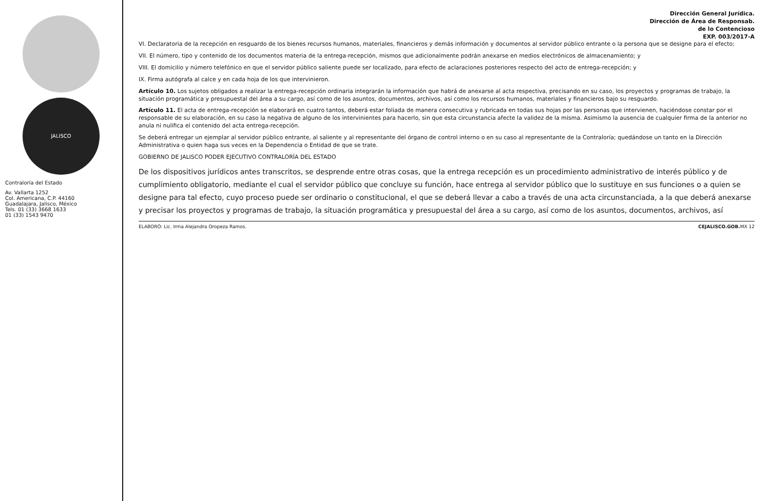JALISCO
Contraloría del Estado
Av. Vallarta 1252
Col. Americana, C.P. 44160
Guadalajara, Jalisco, México
Tels. 01 (33) 3668 1633
01 (33) 1543 9470
Dirección General Jurídica.
Dirección de Área de Responsab.
de lo Contencioso
EXP. 003/2017-A
VI. Declaratoria de la recepción en resguardo de los bienes recursos humanos, materiales, financieros y demás información y documentos al servidor público entrante o la persona que se designe para el efecto;
VII. El número, tipo y contenido de los documentos materia de la entrega-recepción, mismos que adicionalmente podrán anexarse en medios electrónicos de almacenamiento; y
VIII. El domicilio y número telefónico en que el servidor público saliente puede ser localizado, para efecto de aclaraciones posteriores respecto del acto de entrega-recepción; y
IX. Firma autógrafa al calce y en cada hoja de los que intervinieron.
Artículo 10. Los sujetos obligados a realizar la entrega-recepción ordinaria integrarán la información que habrá de anexarse al acta respectiva, precisando en su caso, los proyectos y programas de trabajo, la situación programática y presupuestal del área a su cargo, así como de los asuntos, documentos, archivos, así como los recursos humanos, materiales y financieros bajo su resguardo.
Artículo 11. El acta de entrega-recepción se elaborará en cuatro tantos, deberá estar foliada de manera consecutiva y rubricada en todas sus hojas por las personas que intervienen, haciéndose constar por el responsable de su elaboración, en su caso la negativa de alguno de los intervinientes para hacerlo, sin que esta circunstancia afecte la validez de la misma. Asimismo la ausencia de cualquier firma de la anterior no anula ni nulifica el contenido del acta entrega-recepción.
Se deberá entregar un ejemplar al servidor público entrante, al saliente y al representante del órgano de control interno o en su caso al representante de la Contraloría; quedándose un tanto en la Dirección Administrativa o quien haga sus veces en la Dependencia o Entidad de que se trate.
GOBIERNO DE JALISCO PODER EJECUTIVO CONTRALORÍA DEL ESTADO
De los dispositivos jurídicos antes transcritos, se desprende entre otras cosas, que la entrega recepción es un procedimiento administrativo de interés público y de cumplimiento obligatorio, mediante el cual el servidor público que concluye su función, hace entrega al servidor público que lo sustituye en sus funciones o a quien se designe para tal efecto, cuyo proceso puede ser ordinario o constitucional, el que se deberá llevar a cabo a través de una acta circunstanciada, a la que deberá anexarse y precisar los proyectos y programas de trabajo, la situación programática y presupuestal del área a su cargo, así como de los asuntos, documentos, archivos, así
ELABORÓ: Lic. Irma Alejandra Oropeza Ramos. CEJALISCO.GOB. MX 12